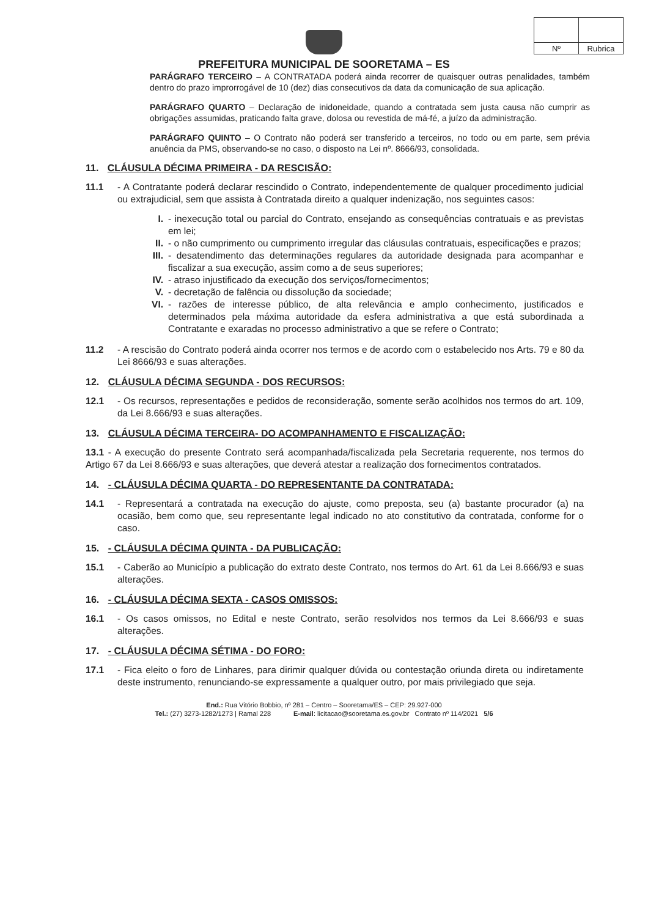| Nº | Rubrica |
PREFEITURA MUNICIPAL DE SOORETAMA – ES
PARÁGRAFO TERCEIRO – A CONTRATADA poderá ainda recorrer de quaisquer outras penalidades, também dentro do prazo improrrogável de 10 (dez) dias consecutivos da data da comunicação de sua aplicação.
PARÁGRAFO QUARTO – Declaração de inidoneidade, quando a contratada sem justa causa não cumprir as obrigações assumidas, praticando falta grave, dolosa ou revestida de má-fé, a juízo da administração.
PARÁGRAFO QUINTO – O Contrato não poderá ser transferido a terceiros, no todo ou em parte, sem prévia anuência da PMS, observando-se no caso, o disposto na Lei nº. 8666/93, consolidada.
11. CLÁUSULA DÉCIMA PRIMEIRA - DA RESCISÃO:
11.1 - A Contratante poderá declarar rescindido o Contrato, independentemente de qualquer procedimento judicial ou extrajudicial, sem que assista à Contratada direito a qualquer indenização, nos seguintes casos:
I. - inexecução total ou parcial do Contrato, ensejando as consequências contratuais e as previstas em lei;
II. - o não cumprimento ou cumprimento irregular das cláusulas contratuais, especificações e prazos;
III. - desatendimento das determinações regulares da autoridade designada para acompanhar e fiscalizar a sua execução, assim como a de seus superiores;
IV. - atraso injustificado da execução dos serviços/fornecimentos;
V. - decretação de falência ou dissolução da sociedade;
VI. - razões de interesse público, de alta relevância e amplo conhecimento, justificados e determinados pela máxima autoridade da esfera administrativa a que está subordinada a Contratante e exaradas no processo administrativo a que se refere o Contrato;
11.2 - A rescisão do Contrato poderá ainda ocorrer nos termos e de acordo com o estabelecido nos Arts. 79 e 80 da Lei 8666/93 e suas alterações.
12. CLÁUSULA DÉCIMA SEGUNDA - DOS RECURSOS:
12.1 - Os recursos, representações e pedidos de reconsideração, somente serão acolhidos nos termos do art. 109, da Lei 8.666/93 e suas alterações.
13. CLÁUSULA DÉCIMA TERCEIRA- DO ACOMPANHAMENTO E FISCALIZAÇÃO:
13.1 - A execução do presente Contrato será acompanhada/fiscalizada pela Secretaria requerente, nos termos do Artigo 67 da Lei 8.666/93 e suas alterações, que deverá atestar a realização dos fornecimentos contratados.
14. - CLÁUSULA DÉCIMA QUARTA - DO REPRESENTANTE DA CONTRATADA:
14.1 - Representará a contratada na execução do ajuste, como preposta, seu (a) bastante procurador (a) na ocasião, bem como que, seu representante legal indicado no ato constitutivo da contratada, conforme for o caso.
15. - CLÁUSULA DÉCIMA QUINTA - DA PUBLICAÇÃO:
15.1 - Caberão ao Município a publicação do extrato deste Contrato, nos termos do Art. 61 da Lei 8.666/93 e suas alterações.
16. - CLÁUSULA DÉCIMA SEXTA - CASOS OMISSOS:
16.1 - Os casos omissos, no Edital e neste Contrato, serão resolvidos nos termos da Lei 8.666/93 e suas alterações.
17. - CLÁUSULA DÉCIMA SÉTIMA - DO FORO:
17.1 - Fica eleito o foro de Linhares, para dirimir qualquer dúvida ou contestação oriunda direta ou indiretamente deste instrumento, renunciando-se expressamente a qualquer outro, por mais privilegiado que seja.
End.: Rua Vitório Bobbio, nº 281 – Centro – Sooretama/ES – CEP: 29.927-000
Tel.: (27) 3273-1282/1273 | Ramal 228 E-mail: licitacao@sooretama.es.gov.br Contrato nº 114/2021 5/6